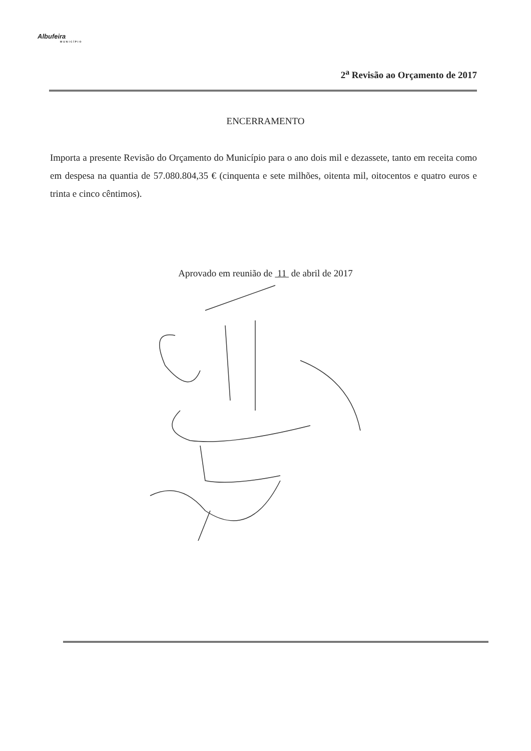Albufeira
MUNICÍPIO
2<sup>a</sup> Revisão ao Orçamento de 2017
ENCERRAMENTO
Importa a presente Revisão do Orçamento do Município para o ano dois mil e dezassete, tanto em receita como em despesa na quantia de 57.080.804,35 € (cinquenta e sete milhões, oitenta mil, oitocentos e quatro euros e trinta e cinco cêntimos).
Aprovado em reunião de 11 de abril de 2017